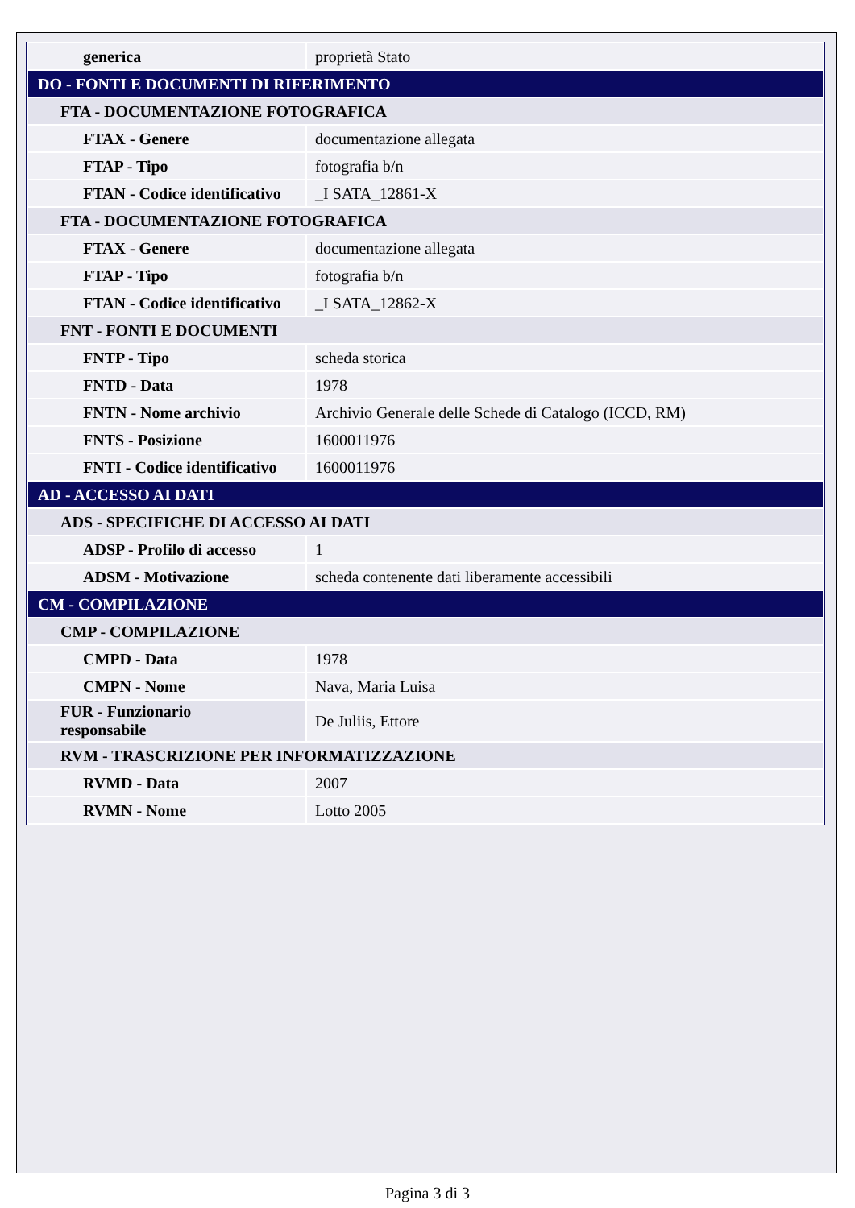| generica | proprietà Stato |
| DO - FONTI E DOCUMENTI DI RIFERIMENTO | |
| FTA - DOCUMENTAZIONE FOTOGRAFICA | |
| FTAX - Genere | documentazione allegata |
| FTAP - Tipo | fotografia b/n |
| FTAN - Codice identificativo | _I SATA_12861-X |
| FTA - DOCUMENTAZIONE FOTOGRAFICA | |
| FTAX - Genere | documentazione allegata |
| FTAP - Tipo | fotografia b/n |
| FTAN - Codice identificativo | _I SATA_12862-X |
| FNT - FONTI E DOCUMENTI | |
| FNTP - Tipo | scheda storica |
| FNTD - Data | 1978 |
| FNTN - Nome archivio | Archivio Generale delle Schede di Catalogo (ICCD, RM) |
| FNTS - Posizione | 1600011976 |
| FNTI - Codice identificativo | 1600011976 |
| AD - ACCESSO AI DATI | |
| ADS - SPECIFICHE DI ACCESSO AI DATI | |
| ADSP - Profilo di accesso | 1 |
| ADSM - Motivazione | scheda contenente dati liberamente accessibili |
| CM - COMPILAZIONE | |
| CMP - COMPILAZIONE | |
| CMPD - Data | 1978 |
| CMPN - Nome | Nava, Maria Luisa |
| FUR - Funzionario responsabile | De Juliis, Ettore |
| RVM - TRASCRIZIONE PER INFORMATIZZAZIONE | |
| RVMD - Data | 2007 |
| RVMN - Nome | Lotto 2005 |
Pagina 3 di 3